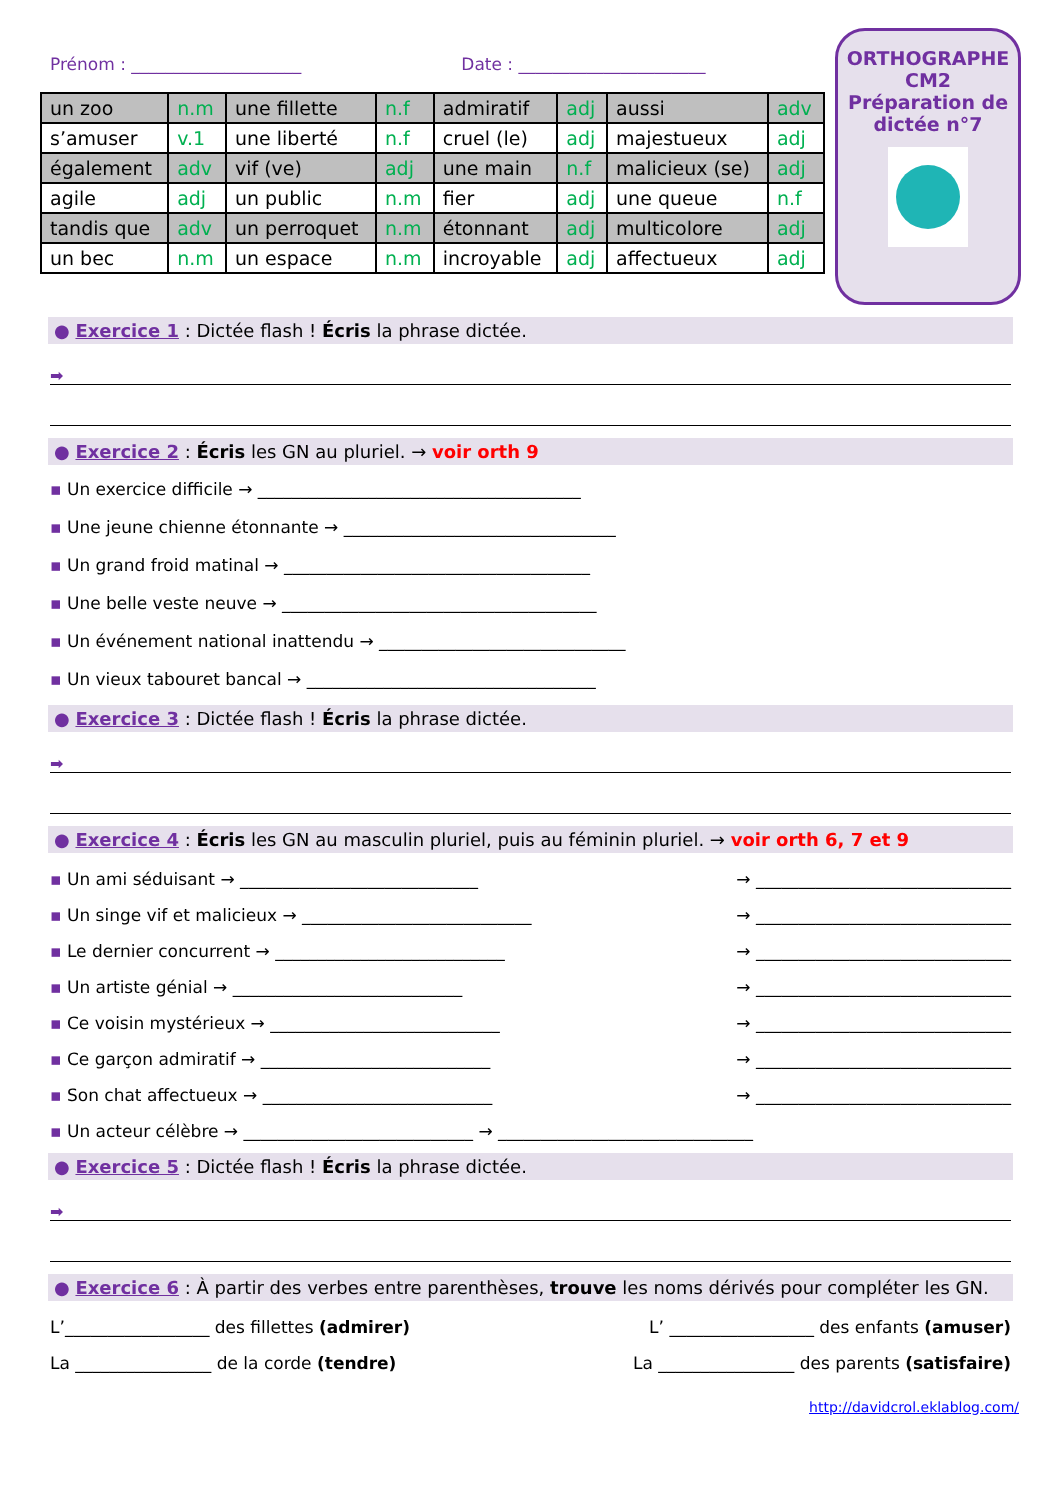Prénom : ____________________ Date : ______________________
| un zoo | n.m | une fillette | n.f | admiratif | adj | aussi | adv |
| s’amuser | v.1 | une liberté | n.f | cruel (le) | adj | majestueux | adj |
| également | adv | vif (ve) | adj | une main | n.f | malicieux (se) | adj |
| agile | adj | un public | n.m | fier | adj | une queue | n.f |
| tandis que | adv | un perroquet | n.m | étonnant | adj | multicolore | adj |
| un bec | n.m | un espace | n.m | incroyable | adj | affectueux | adj |
ORTHOGRAPHE
CM2
Préparation de
dictée n°7
● Exercice 1 : Dictée flash ! Écris la phrase dictée.
➡
● Exercice 2 : Écris les GN au pluriel. → voir orth 9
▪ Un exercice difficile → ______________________________________
▪ Une jeune chienne étonnante → ________________________________
▪ Un grand froid matinal → ____________________________________
▪ Une belle veste neuve → _____________________________________
▪ Un événement national inattendu → _____________________________
▪ Un vieux tabouret bancal → __________________________________
● Exercice 3 : Dictée flash ! Écris la phrase dictée.
➡
● Exercice 4 : Écris les GN au masculin pluriel, puis au féminin pluriel. → voir orth 6, 7 et 9
▪ Un ami séduisant → ____________________________ → ______________________________
▪ Un singe vif et malicieux → ___________________________ → ______________________________
▪ Le dernier concurrent → ___________________________ → ______________________________
▪ Un artiste génial → ___________________________ → ______________________________
▪ Ce voisin mystérieux → ___________________________ → ______________________________
▪ Ce garçon admiratif → ___________________________ → ______________________________
▪ Son chat affectueux → ___________________________ → ______________________________
▪ Un acteur célèbre → ___________________________ → ______________________________
● Exercice 5 : Dictée flash ! Écris la phrase dictée.
➡
● Exercice 6 : À partir des verbes entre parenthèses, trouve les noms dérivés pour compléter les GN.
L’_________________ des fillettes (admirer) L’ _________________ des enfants (amuser)
La ________________ de la corde (tendre) La ________________ des parents (satisfaire)
http://davidcrol.eklablog.com/